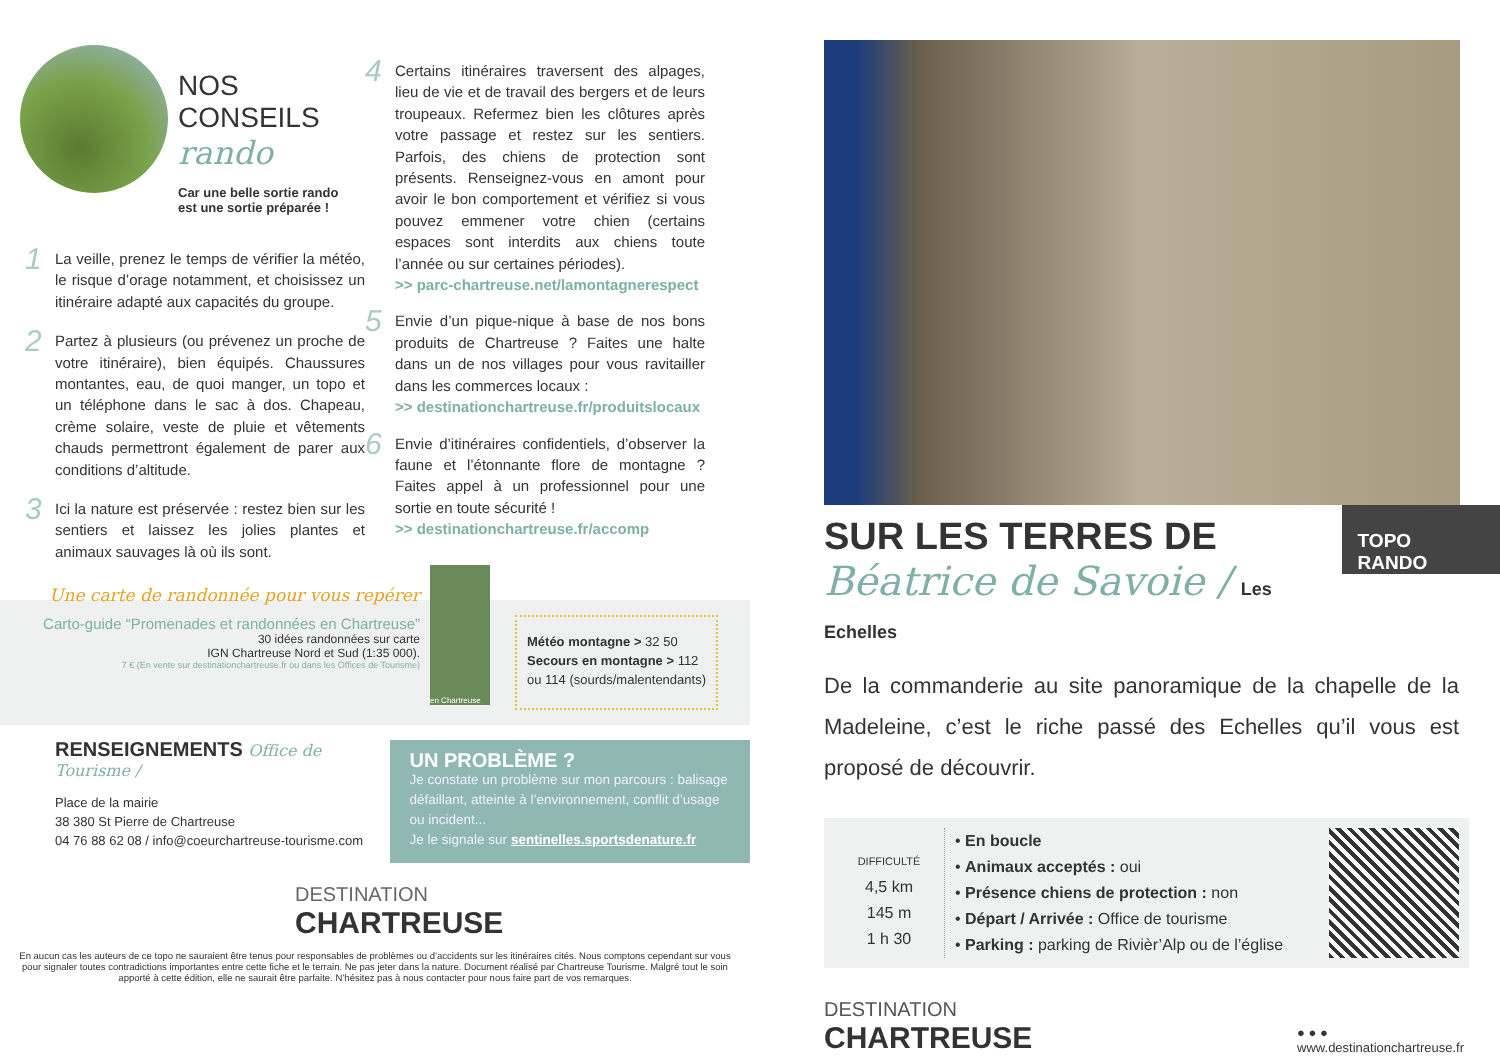NOS CONSEILS
rando
Car une belle sortie rando
est une sortie préparée !
1 La veille, prenez le temps de vérifier la météo, le risque d’orage notamment, et choisissez un itinéraire adapté aux capacités du groupe.
2 Partez à plusieurs (ou prévenez un proche de votre itinéraire), bien équipés. Chaussures montantes, eau, de quoi manger, un topo et un téléphone dans le sac à dos. Chapeau, crème solaire, veste de pluie et vêtements chauds permettront également de parer aux conditions d’altitude.
3 Ici la nature est préservée : restez bien sur les sentiers et laissez les jolies plantes et animaux sauvages là où ils sont.
4 Certains itinéraires traversent des alpages, lieu de vie et de travail des bergers et de leurs troupeaux. Refermez bien les clôtures après votre passage et restez sur les sentiers. Parfois, des chiens de protection sont présents. Renseignez-vous en amont pour avoir le bon comportement et vérifiez si vous pouvez emmener votre chien (certains espaces sont interdits aux chiens toute l’année ou sur certaines périodes).
>> parc-chartreuse.net/lamontagnerespect
5 Envie d’un pique-nique à base de nos bons produits de Chartreuse ? Faites une halte dans un de nos villages pour vous ravitailler dans les commerces locaux :
>> destinationchartreuse.fr/produitslocaux
6 Envie d’itinéraires confidentiels, d’observer la faune et l’étonnante flore de montagne ? Faites appel à un professionnel pour une sortie en toute sécurité !
>> destinationchartreuse.fr/accomp
Une carte de randonnée pour vous repérer
Carto-guide “Promenades et randonnées en Chartreuse”
30 idées randonnées sur carte
IGN Chartreuse Nord et Sud (1:35 000).
7 € (En vente sur destinationchartreuse.fr ou dans les Offices de Tourisme)
en Chartreuse
Météo montagne > 32 50
Secours en montagne > 112
ou 114 (sourds/malentendants)
RENSEIGNEMENTS Office de Tourisme /
Place de la mairie
38 380 St Pierre de Chartreuse
04 76 88 62 08 / info@coeurchartreuse-tourisme.com
UN PROBLÈME ?
Je constate un problème sur mon parcours : balisage défaillant, atteinte à l’environnement, conflit d’usage ou incident...
Je le signale sur sentinelles.sportsdenature.fr
DESTINATION
CHARTREUSE
En aucun cas les auteurs de ce topo ne sauraient être tenus pour responsables de problèmes ou d’accidents sur les itinéraires cités. Nous comptons cependant sur vous pour signaler toutes contradictions importantes entre cette fiche et le terrain. Ne pas jeter dans la nature. Document réalisé par Chartreuse Tourisme. Malgré tout le soin apporté à cette édition, elle ne saurait être parfaite. N’hésitez pas à nous contacter pour nous faire part de vos remarques.
SUR LES TERRES DE
Béatrice de Savoie / Les Echelles
TOPO RANDO
De la commanderie au site panoramique de la chapelle de la Madeleine, c’est le riche passé des Echelles qu’il vous est proposé de découvrir.
DIFFICULTÉ
4,5 km
145 m
1 h 30
• En boucle
• Animaux acceptés : oui
• Présence chiens de protection : non
• Départ / Arrivée : Office de tourisme
• Parking : parking de Rivièr’Alp ou de l’église
DESTINATION
CHARTREUSE
● ● ●
www.destinationchartreuse.fr